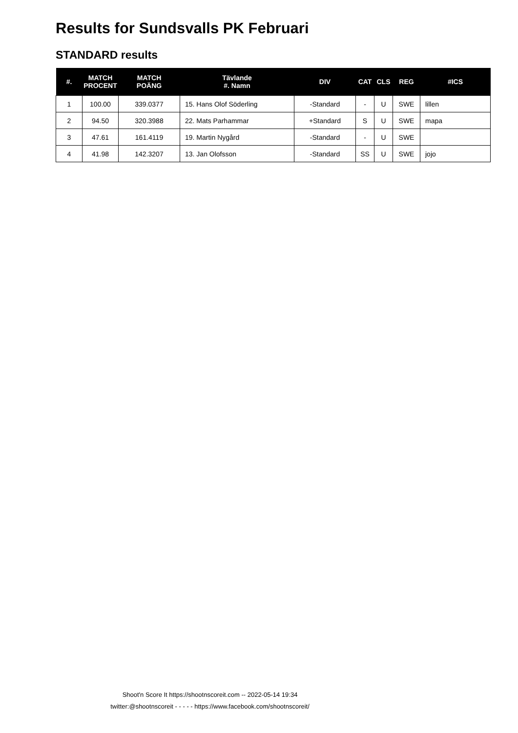Results for Sundsvalls PK Februari
STANDARD results
| #. | MATCH PROCENT | MATCH POÄNG | Tävlande #. Namn | DIV | CAT | CLS | REG | #ICS |
| --- | --- | --- | --- | --- | --- | --- | --- | --- |
| 1 | 100.00 | 339.0377 | 15. Hans Olof Söderling | -Standard | - | U | SWE | lillen |
| 2 | 94.50 | 320.3988 | 22. Mats Parhammar | +Standard | S | U | SWE | mapa |
| 3 | 47.61 | 161.4119 | 19. Martin Nygård | -Standard | - | U | SWE | |
| 4 | 41.98 | 142.3207 | 13. Jan Olofsson | -Standard | SS | U | SWE | jojo |
Shoot'n Score It https://shootnscoreit.com -- 2022-05-14 19:34
twitter:@shootnscoreit - - - - - https://www.facebook.com/shootnscoreit/